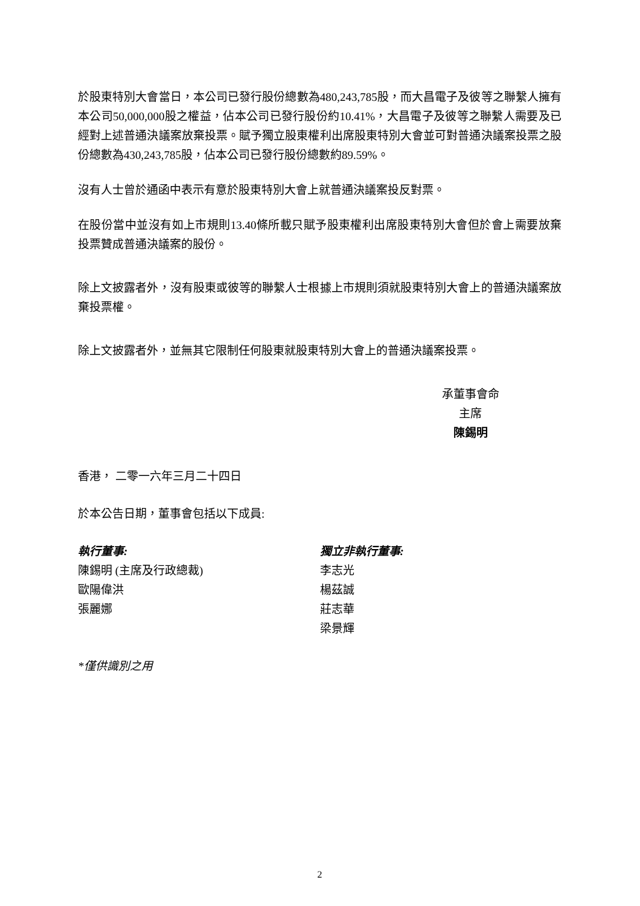於股東特別大會當日，本公司已發行股份總數為480,243,785股，而大昌電子及彼等之聯繫人擁有本公司50,000,000股之權益，佔本公司已發行股份約10.41%，大昌電子及彼等之聯繫人需要及已經對上述普通決議案放棄投票。賦予獨立股東權利出席股東特別大會並可對普通決議案投票之股份總數為430,243,785股，佔本公司已發行股份總數約89.59%。
沒有人士曾於通函中表示有意於股東特別大會上就普通決議案投反對票。
在股份當中並沒有如上市規則13.40條所載只賦予股東權利出席股東特別大會但於會上需要放棄投票贊成普通決議案的股份。
除上文披露者外，沒有股東或彼等的聯繫人士根據上市規則須就股東特別大會上的普通決議案放棄投票權。
除上文披露者外，並無其它限制任何股東就股東特別大會上的普通決議案投票。
承董事會命
主席
陳錫明
香港， 二零一六年三月二十四日
於本公告日期，董事會包括以下成員:
執行董事:
陳錫明 (主席及行政總裁)
歐陽偉洪
張麗娜
獨立非執行董事:
李志光
楊茲誠
莊志華
梁景輝
*僅供識別之用
2